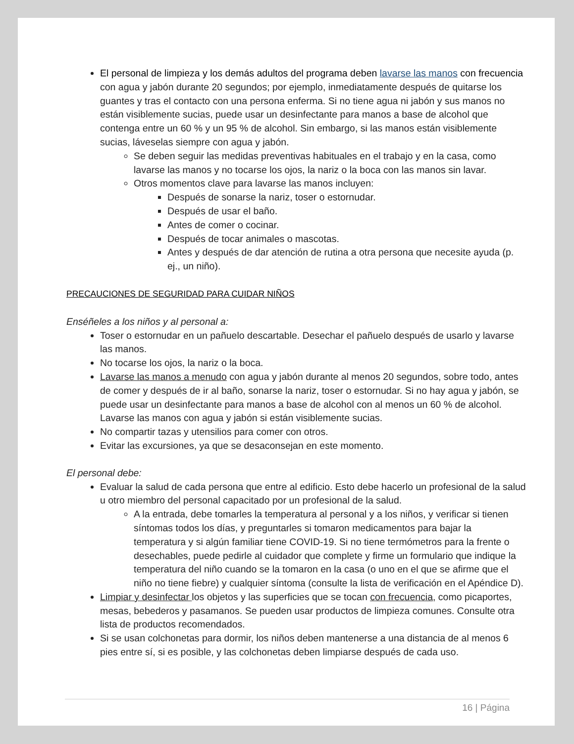El personal de limpieza y los demás adultos del programa deben lavarse las manos con frecuencia con agua y jabón durante 20 segundos; por ejemplo, inmediatamente después de quitarse los guantes y tras el contacto con una persona enferma. Si no tiene agua ni jabón y sus manos no están visiblemente sucias, puede usar un desinfectante para manos a base de alcohol que contenga entre un 60 % y un 95 % de alcohol. Sin embargo, si las manos están visiblemente sucias, láveselas siempre con agua y jabón.
Se deben seguir las medidas preventivas habituales en el trabajo y en la casa, como lavarse las manos y no tocarse los ojos, la nariz o la boca con las manos sin lavar.
Otros momentos clave para lavarse las manos incluyen:
Después de sonarse la nariz, toser o estornudar.
Después de usar el baño.
Antes de comer o cocinar.
Después de tocar animales o mascotas.
Antes y después de dar atención de rutina a otra persona que necesite ayuda (p. ej., un niño).
PRECAUCIONES DE SEGURIDAD PARA CUIDAR NIÑOS
Enséñeles a los niños y al personal a:
Toser o estornudar en un pañuelo descartable. Desechar el pañuelo después de usarlo y lavarse las manos.
No tocarse los ojos, la nariz o la boca.
Lavarse las manos a menudo con agua y jabón durante al menos 20 segundos, sobre todo, antes de comer y después de ir al baño, sonarse la nariz, toser o estornudar. Si no hay agua y jabón, se puede usar un desinfectante para manos a base de alcohol con al menos un 60 % de alcohol. Lavarse las manos con agua y jabón si están visiblemente sucias.
No compartir tazas y utensilios para comer con otros.
Evitar las excursiones, ya que se desaconsejan en este momento.
El personal debe:
Evaluar la salud de cada persona que entre al edificio. Esto debe hacerlo un profesional de la salud u otro miembro del personal capacitado por un profesional de la salud.
A la entrada, debe tomarles la temperatura al personal y a los niños, y verificar si tienen síntomas todos los días, y preguntarles si tomaron medicamentos para bajar la temperatura y si algún familiar tiene COVID-19. Si no tiene termómetros para la frente o desechables, puede pedirle al cuidador que complete y firme un formulario que indique la temperatura del niño cuando se la tomaron en la casa (o uno en el que se afirme que el niño no tiene fiebre) y cualquier síntoma (consulte la lista de verificación en el Apéndice D).
Limpiar y desinfectar los objetos y las superficies que se tocan con frecuencia, como picaportes, mesas, bebederos y pasamanos. Se pueden usar productos de limpieza comunes. Consulte otra lista de productos recomendados.
Si se usan colchonetas para dormir, los niños deben mantenerse a una distancia de al menos 6 pies entre sí, si es posible, y las colchonetas deben limpiarse después de cada uso.
16 | Página